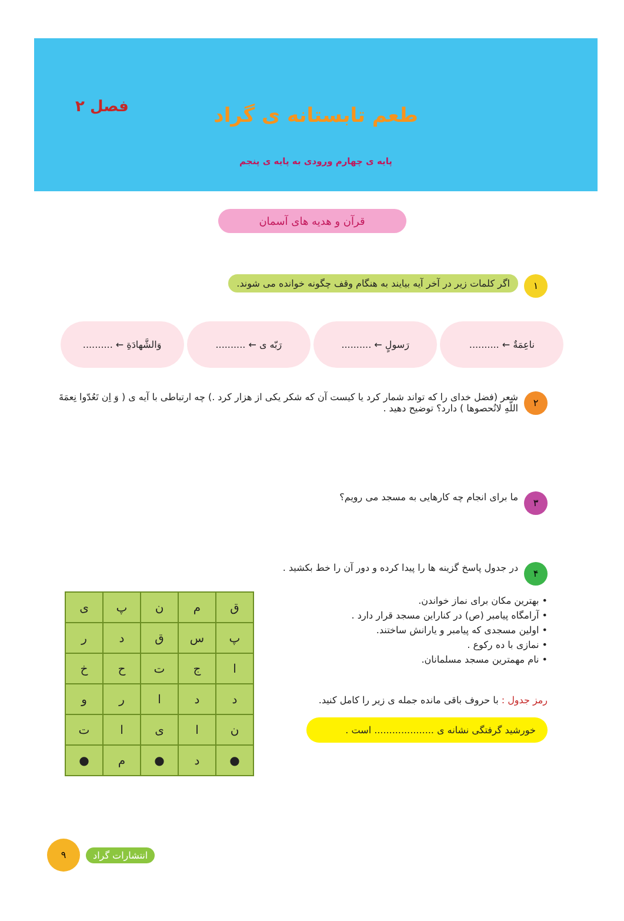فصل ۲
طعم تابستانه ی گراد
پایه ی چهارم ورودی به پایه ی پنجم
قرآن و هدیه های آسمان
۱
اگر کلمات زیر در آخر آیه بیایند به هنگام وقف چگونه خوانده می شوند.
ناعِمَةٌ ← ..........
رَسولٍ ← ..........
رَبّه ی ← ..........
وَالشَّهادَةِ ← ..........
۲
شعر (فضل خدای را که تواند شمار کرد یا کیست آن که شکر یکی از هزار کرد .) چه ارتباطی با آیه ی ( وَ اِن تَعُدّوا نِعمَةَ اللّهِ لاتُحصوها ) دارد؟ توضیح دهید .
۳
ما برای انجام چه کارهایی به مسجد می رویم؟
۴
در جدول پاسخ گزینه ها را پیدا کرده و دور آن را خط بکشید .
• بهترین مکان برای نماز خواندن.
• آرامگاه پیامبر (ص) در کناراین مسجد قرار دارد .
• اولین مسجدی که پیامبر و یارانش ساختند.
• نمازی با ده رکوع .
• نام مهمترین مسجد مسلمانان.
رمز جدول : با حروف باقی مانده جمله ی زیر را کامل کنید.
خورشید گرفتگی نشانه ی .................... است .
| ق | م | ن | پ | ی |
| پ | س | ق | د | ر |
| ا | ج | ت | ح | خ |
| د | د | ا | ر | و |
| ن | ا | ی | ا | ت |
| ● | د | ● | م | ● |
۹
انتشارات گراد